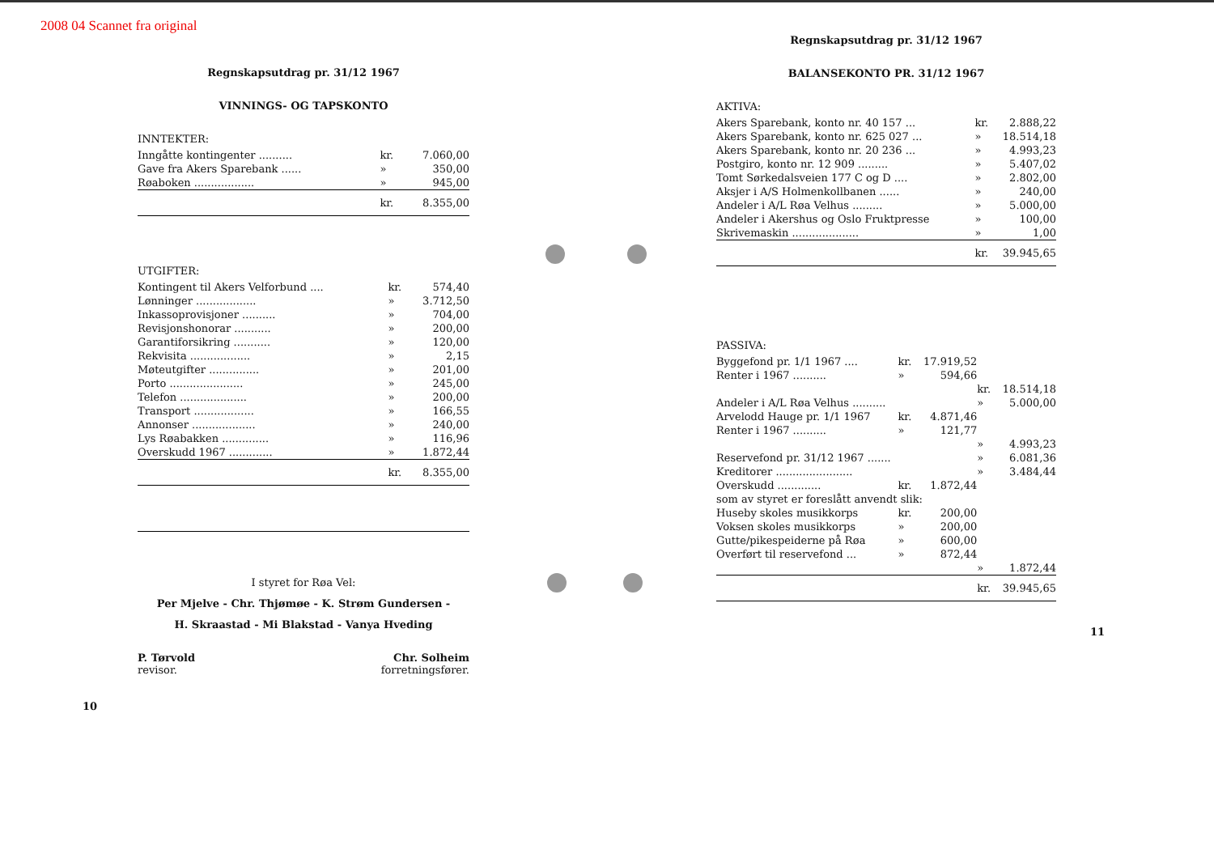2008 04 Scannet fra original
Regnskapsutdrag pr. 31/12 1967
VINNINGS- OG TAPSKONTO
INNTEKTER:
| Inngåtte kontingenter .......... | kr. | 7.060,00 |
| Gave fra Akers Sparebank ...... | » | 350,00 |
| Røaboken .................. | » | 945,00 |
| | kr. | 8.355,00 |
UTGIFTER:
| Kontingent til Akers Velforbund .... | kr. | 574,40 |
| Lønninger .................. | » | 3.712,50 |
| Inkassoprovisjoner .......... | » | 704,00 |
| Revisjonshonorar ........... | » | 200,00 |
| Garantiforsikring ........... | » | 120,00 |
| Rekvisita .................. | » | 2,15 |
| Møteutgifter ............... | » | 201,00 |
| Porto ...................... | » | 245,00 |
| Telefon .................... | » | 200,00 |
| Transport .................. | » | 166,55 |
| Annonser ................... | » | 240,00 |
| Lys Røabakken .............. | » | 116,96 |
| Overskudd 1967 ............. | » | 1.872,44 |
| | kr. | 8.355,00 |
I styret for Røa Vel:
Per Mjelve - Chr. Thjømøe - K. Strøm Gundersen -
H. Skraastad - Mi Blakstad - Vanya Hveding
P. Tørvold
revisor.
Chr. Solheim
forretningsfører.
10
Regnskapsutdrag pr. 31/12 1967
BALANSEKONTO PR. 31/12 1967
AKTIVA:
| Akers Sparebank, konto nr. 40 157 ... | kr. | 2.888,22 |
| Akers Sparebank, konto nr. 625 027 ... | » | 18.514,18 |
| Akers Sparebank, konto nr. 20 236 ... | » | 4.993,23 |
| Postgiro, konto nr. 12 909 ......... | » | 5.407,02 |
| Tomt Sørkedalsveien 177 C og D .... | » | 2.802,00 |
| Aksjer i A/S Holmenkollbanen ...... | » | 240,00 |
| Andeler i A/L Røa Velhus ......... | » | 5.000,00 |
| Andeler i Akershus og Oslo Fruktpresse | » | 100,00 |
| Skrivemaskin .................... | » | 1,00 |
| | kr. | 39.945,65 |
PASSIVA:
| Byggefond pr. 1/1 1967 .... | kr. | 17.919,52 | | |
| Renter i 1967 .......... | » | 594,66 | | |
| | | | kr. | 18.514,18 |
| Andeler i A/L Røa Velhus .......... | | | » | 5.000,00 |
| Arvelodd Hauge pr. 1/1 1967 | kr. | 4.871,46 | | |
| Renter i 1967 .......... | » | 121,77 | | |
| | | | » | 4.993,23 |
| Reservefond pr. 31/12 1967 ....... | | | » | 6.081,36 |
| Kreditorer ....................... | | | » | 3.484,44 |
| Overskudd ............. | kr. | 1.872,44 | | |
| som av styret er foreslått anvendt slik: | | | | |
| Huseby skoles musikkorps | kr. | 200,00 | | |
| Voksen skoles musikkorps | » | 200,00 | | |
| Gutte/pikespeiderne på Røa | » | 600,00 | | |
| Overført til reservefond ... | » | 872,44 | | |
| | | | » | 1.872,44 |
| | | | kr. | 39.945,65 |
11